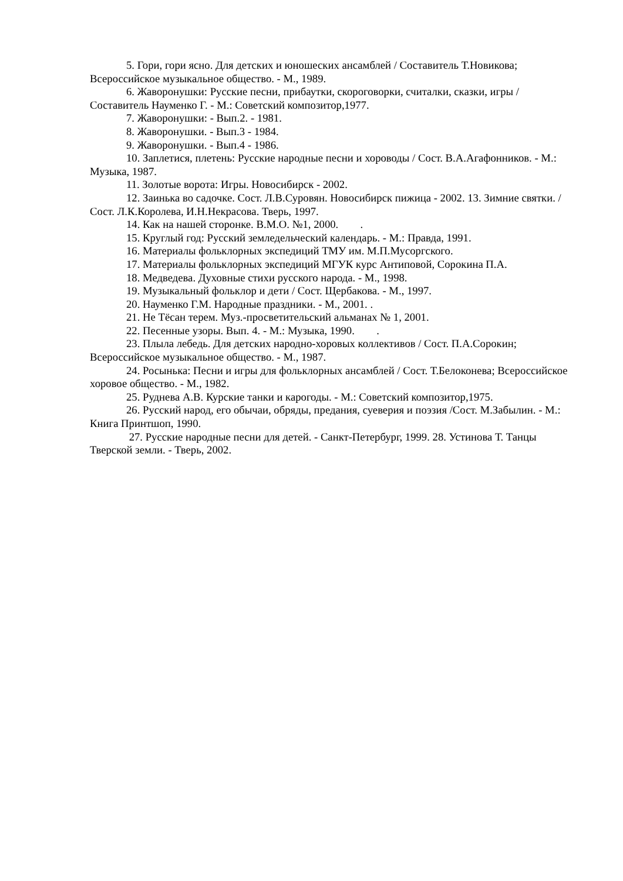5. Гори, гори ясно. Для детских и юношеских ансамблей / Составитель Т.Новикова; Всероссийское музыкальное общество. - М., 1989.
6. Жаворонушки: Русские песни, прибаутки, скороговорки, считалки, сказки, игры / Составитель Науменко Г. - М.: Советский композитор,1977.
7. Жаворонушки: - Вып.2. - 1981.
8. Жаворонушки. - Вып.3 - 1984.
9. Жаворонушки. - Вып.4 - 1986.
10. Заплетися, плетень: Русские народные песни и хороводы / Сост. В.А.Агафонников. - М.: Музыка, 1987.
11. Золотые ворота: Игры. Новосибирск - 2002.
12. Заинька во садочке. Сост. Л.В.Суровян. Новосибирск пижица - 2002. 13. Зимние святки. / Сост. Л.К.Королева, И.Н.Некрасова. Тверь, 1997.
14. Как на нашей сторонке. В.М.О. №1, 2000. .
15. Круглый год: Русский земледельческий календарь. - М.: Правда, 1991.
16. Материалы фольклорных экспедиций ТМУ им. М.П.Мусоргского.
17. Материалы фольклорных экспедиций МГУК курс Антиповой, Сорокина П.А.
18. Медведева. Духовные стихи русского народа. - М., 1998.
19. Музыкальный фольклор и дети / Сост. Щербакова. - М., 1997.
20. Науменко Г.М. Народные праздники. - М., 2001. .
21. Не Тёсан терем. Муз.-просветительский альманах № 1, 2001.
22. Песенные узоры. Вып. 4. - М.: Музыка, 1990. .
23. Плыла лебедь. Для детских народно-хоровых коллективов / Сост. П.А.Сорокин; Всероссийское музыкальное общество. - М., 1987.
24. Росынька: Песни и игры для фольклорных ансамблей / Сост. Т.Белоконева; Всероссийское хоровое общество. - М., 1982.
25. Руднева А.В. Курские танки и карогоды. - М.: Советский композитор,1975.
26. Русский народ, его обычаи, обряды, предания, суеверия и поэзия /Сост. М.Забылин. - М.: Книга Принтшоп, 1990.
27. Русские народные песни для детей. - Санкт-Петербург, 1999. 28. Устинова Т. Танцы Тверской земли. - Тверь, 2002.